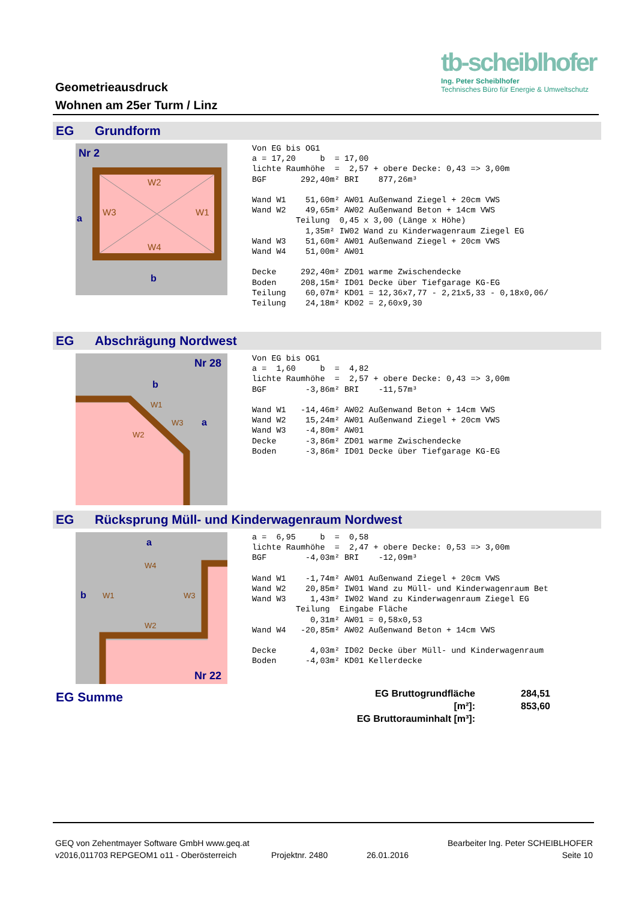Geometrieausdruck
Wohnen am 25er Turm / Linz
tb-scheiblhofer
Ing. Peter Scheiblhofer
Technisches Büro für Energie & Umweltschutz
EG Grundform
Nr 2
W2
W3
W1
W4
a
b
Von EG bis OG1
a = 17,20     b  = 17,00
lichte Raumhöhe  =  2,57 + obere Decke: 0,43 => 3,00m
BGF       292,40m² BRI    877,26m³

Wand W1    51,60m² AW01 Außenwand Ziegel + 20cm VWS
Wand W2    49,65m² AW02 Außenwand Beton + 14cm VWS
         Teilung  0,45 x 3,00 (Länge x Höhe)
           1,35m² IW02 Wand zu Kinderwagenraum Ziegel EG
Wand W3    51,60m² AW01 Außenwand Ziegel + 20cm VWS
Wand W4    51,00m² AW01

Decke     292,40m² ZD01 warme Zwischendecke
Boden     208,15m² ID01 Decke über Tiefgarage KG-EG
Teilung    60,07m² KD01 = 12,36x7,77 - 2,21x5,33 - 0,18x0,06/
Teilung    24,18m² KD02 = 2,60x9,30
EG Abschrägung Nordwest
Nr 28
b
a
W1
W3
W2
Von EG bis OG1
a =  1,60     b  =  4,82
lichte Raumhöhe  =  2,57 + obere Decke: 0,43 => 3,00m
BGF        -3,86m² BRI    -11,57m³

Wand W1   -14,46m² AW02 Außenwand Beton + 14cm VWS
Wand W2    15,24m² AW01 Außenwand Ziegel + 20cm VWS
Wand W3    -4,80m² AW01
Decke      -3,86m² ZD01 warme Zwischendecke
Boden      -3,86m² ID01 Decke über Tiefgarage KG-EG
EG Rücksprung Müll- und Kinderwagenraum Nordwest
a
b
W4
W1
W3
W2
Nr 22
a =  6,95     b  =  0,58
lichte Raumhöhe  =  2,47 + obere Decke: 0,53 => 3,00m
BGF        -4,03m² BRI    -12,09m³

Wand W1    -1,74m² AW01 Außenwand Ziegel + 20cm VWS
Wand W2    20,85m² IW01 Wand zu Müll- und Kinderwagenraum Bet
Wand W3     1,43m² IW02 Wand zu Kinderwagenraum Ziegel EG
         Teilung  Eingabe Fläche
            0,31m² AW01 = 0,58x0,53
Wand W4   -20,85m² AW02 Außenwand Beton + 14cm VWS

Decke       4,03m² ID02 Decke über Müll- und Kinderwagenraum
Boden      -4,03m² KD01 Kellerdecke
EG Summe
EG Bruttogrundfläche [m²]:
EG Bruttorauminhalt [m³]:
284,51
853,60
GEQ von Zehentmayer Software GmbH www.geq.at
v2016,011703 REPGEOM1 o11 - Oberösterreich
Projektnr. 2480
26.01.2016
Bearbeiter Ing. Peter SCHEIBLHOFER
Seite 10